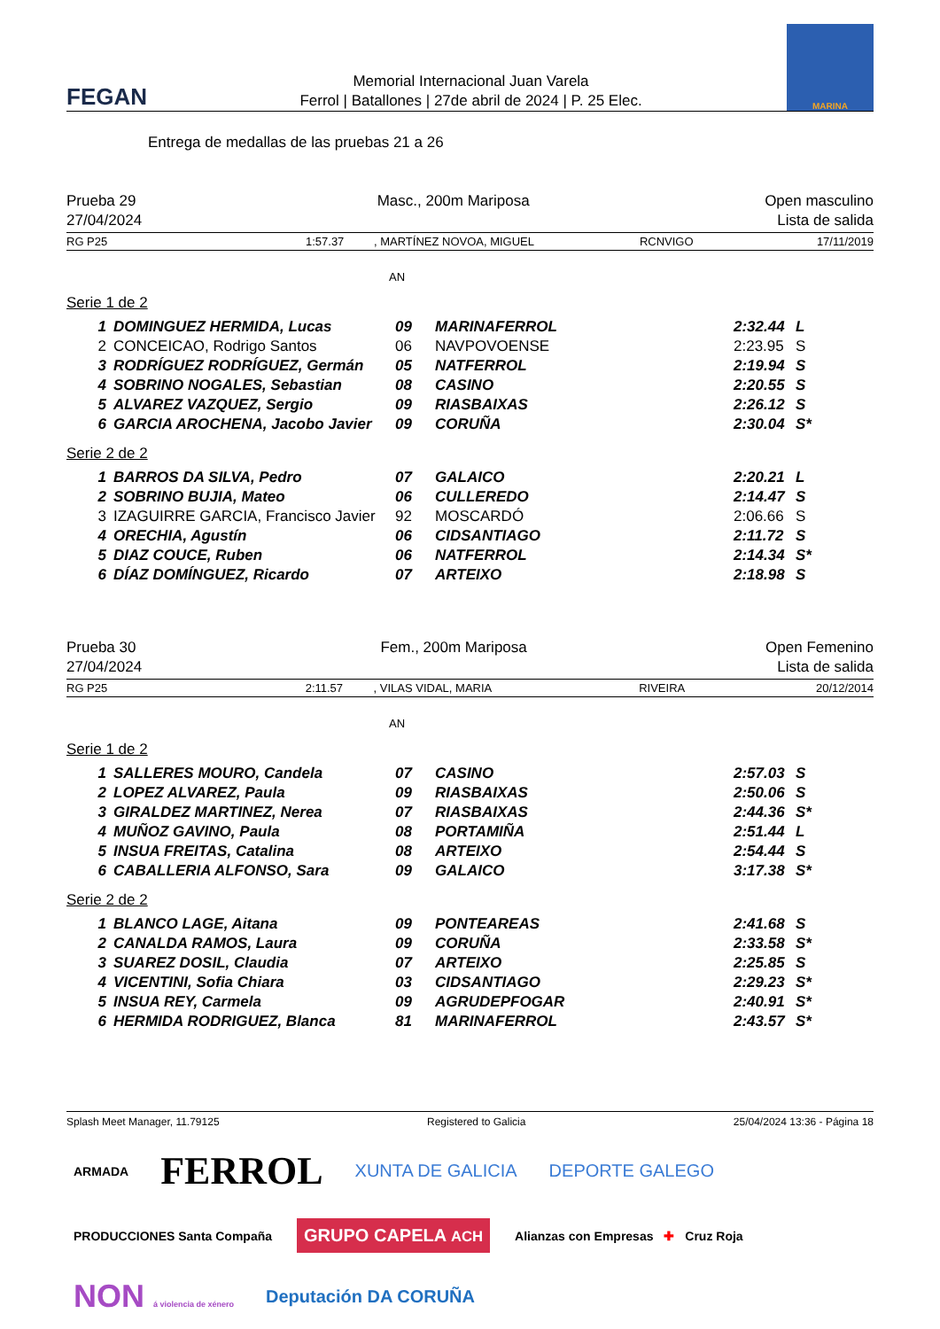FEGAN
Memorial Internacional Juan Varela
Ferrol | Batallones | 27de abril de 2024 | P. 25 Elec.
MARINA
Entrega de medallas de las pruebas 21 a 26
Prueba 29
27/04/2024
Masc., 200m Mariposa Open masculino
Lista de salida
RG P25 1:57.37, MARTÍNEZ NOVOA, MIGUEL RCNVIGO 17/11/2019
AN
Serie 1 de 2
| 1 | DOMINGUEZ HERMIDA, Lucas | 09 | MARINAFERROL | 2:32.44 | L |
| 2 | CONCEICAO, Rodrigo Santos | 06 | NAVPOVOENSE | 2:23.95 | S |
| 3 | RODRÍGUEZ RODRÍGUEZ, Germán | 05 | NATFERROL | 2:19.94 | S |
| 4 | SOBRINO NOGALES, Sebastian | 08 | CASINO | 2:20.55 | S |
| 5 | ALVAREZ VAZQUEZ, Sergio | 09 | RIASBAIXAS | 2:26.12 | S |
| 6 | GARCIA AROCHENA, Jacobo Javier | 09 | CORUÑA | 2:30.04 | S* |
Serie 2 de 2
| 1 | BARROS DA SILVA, Pedro | 07 | GALAICO | 2:20.21 | L |
| 2 | SOBRINO BUJIA, Mateo | 06 | CULLEREDO | 2:14.47 | S |
| 3 | IZAGUIRRE GARCIA, Francisco Javier | 92 | MOSCARDÓ | 2:06.66 | S |
| 4 | ORECHIA, Agustín | 06 | CIDSANTIAGO | 2:11.72 | S |
| 5 | DIAZ COUCE, Ruben | 06 | NATFERROL | 2:14.34 | S* |
| 6 | DÍAZ DOMÍNGUEZ, Ricardo | 07 | ARTEIXO | 2:18.98 | S |
Prueba 30
27/04/2024
Fem., 200m Mariposa Open Femenino
Lista de salida
RG P25 2:11.57, VILAS VIDAL, MARIA RIVEIRA 20/12/2014
AN
Serie 1 de 2
| 1 | SALLERES MOURO, Candela | 07 | CASINO | 2:57.03 | S |
| 2 | LOPEZ ALVAREZ, Paula | 09 | RIASBAIXAS | 2:50.06 | S |
| 3 | GIRALDEZ MARTINEZ, Nerea | 07 | RIASBAIXAS | 2:44.36 | S* |
| 4 | MUÑOZ GAVINO, Paula | 08 | PORTAMIÑA | 2:51.44 | L |
| 5 | INSUA FREITAS, Catalina | 08 | ARTEIXO | 2:54.44 | S |
| 6 | CABALLERIA ALFONSO, Sara | 09 | GALAICO | 3:17.38 | S* |
Serie 2 de 2
| 1 | BLANCO LAGE, Aitana | 09 | PONTEAREAS | 2:41.68 | S |
| 2 | CANALDA RAMOS, Laura | 09 | CORUÑA | 2:33.58 | S* |
| 3 | SUAREZ DOSIL, Claudia | 07 | ARTEIXO | 2:25.85 | S |
| 4 | VICENTINI, Sofia Chiara | 03 | CIDSANTIAGO | 2:29.23 | S* |
| 5 | INSUA REY, Carmela | 09 | AGRUDEPFOGAR | 2:40.91 | S* |
| 6 | HERMIDA RODRIGUEZ, Blanca | 81 | MARINAFERROL | 2:43.57 | S* |
Splash Meet Manager, 11.79125 Registered to Galicia 25/04/2024 13:36 - Página 18
ARMADA FERROL XUNTA DE GALICIA DEPORTE GALEGO PRODUCCIONES Santa Compaña GRUPO CAPELA ACH Alianzas con Empresas ✚ Cruz Roja NON á violencia de xénero Deputación DA CORUÑA